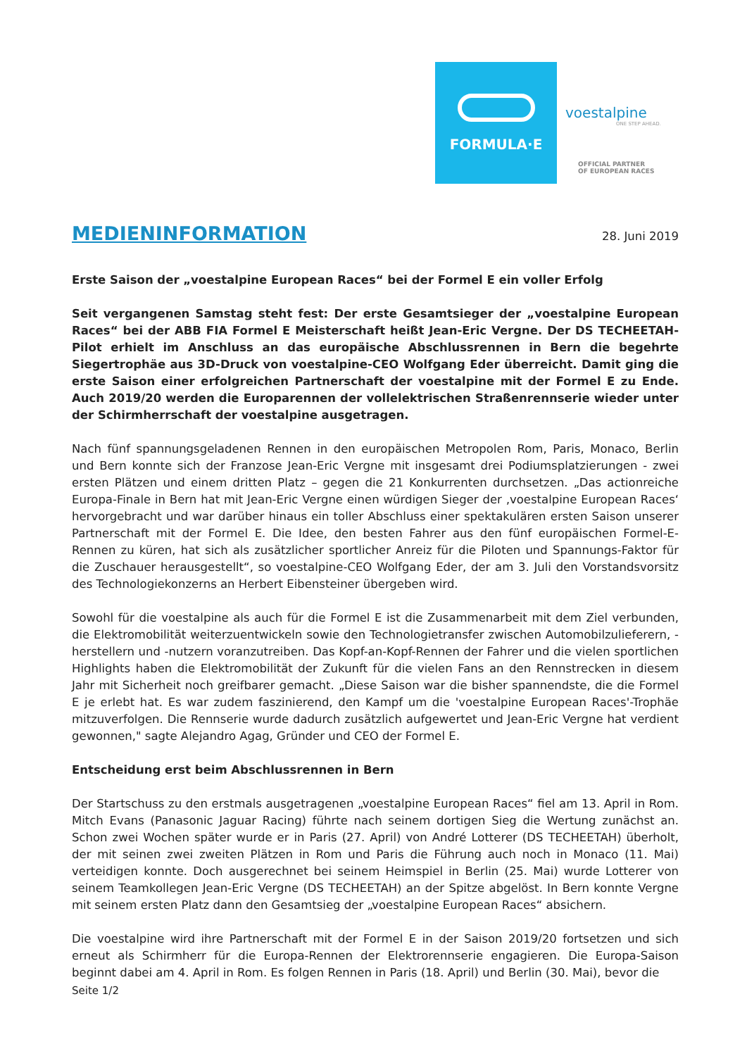FORMULA·E
voestalpine
ONE STEP AHEAD.
OFFICIAL PARTNER
OF EUROPEAN RACES
MEDIENINFORMATION
28. Juni 2019
Erste Saison der „voestalpine European Races“ bei der Formel E ein voller Erfolg
Seit vergangenen Samstag steht fest: Der erste Gesamtsieger der „voestalpine European Races“ bei der ABB FIA Formel E Meisterschaft heißt Jean-Eric Vergne. Der DS TECHEETAH-Pilot erhielt im Anschluss an das europäische Abschlussrennen in Bern die begehrte Siegertrophäe aus 3D-Druck von voestalpine-CEO Wolfgang Eder überreicht. Damit ging die erste Saison einer erfolgreichen Partnerschaft der voestalpine mit der Formel E zu Ende. Auch 2019/20 werden die Europarennen der vollelektrischen Straßenrennserie wieder unter der Schirmherrschaft der voestalpine ausgetragen.
Nach fünf spannungsgeladenen Rennen in den europäischen Metropolen Rom, Paris, Monaco, Berlin und Bern konnte sich der Franzose Jean-Eric Vergne mit insgesamt drei Podiumsplatzierungen - zwei ersten Plätzen und einem dritten Platz – gegen die 21 Konkurrenten durchsetzen. „Das actionreiche Europa-Finale in Bern hat mit Jean-Eric Vergne einen würdigen Sieger der ‚voestalpine European Races‘ hervorgebracht und war darüber hinaus ein toller Abschluss einer spektakulären ersten Saison unserer Partnerschaft mit der Formel E. Die Idee, den besten Fahrer aus den fünf europäischen Formel-E-Rennen zu küren, hat sich als zusätzlicher sportlicher Anreiz für die Piloten und Spannungs-Faktor für die Zuschauer herausgestellt“, so voestalpine-CEO Wolfgang Eder, der am 3. Juli den Vorstandsvorsitz des Technologiekonzerns an Herbert Eibensteiner übergeben wird.
Sowohl für die voestalpine als auch für die Formel E ist die Zusammenarbeit mit dem Ziel verbunden, die Elektromobilität weiterzuentwickeln sowie den Technologietransfer zwischen Automobilzulieferern, -herstellern und -nutzern voranzutreiben. Das Kopf-an-Kopf-Rennen der Fahrer und die vielen sportlichen Highlights haben die Elektromobilität der Zukunft für die vielen Fans an den Rennstrecken in diesem Jahr mit Sicherheit noch greifbarer gemacht. „Diese Saison war die bisher spannendste, die die Formel E je erlebt hat. Es war zudem faszinierend, den Kampf um die 'voestalpine European Races'-Trophäe mitzuverfolgen. Die Rennserie wurde dadurch zusätzlich aufgewertet und Jean-Eric Vergne hat verdient gewonnen," sagte Alejandro Agag, Gründer und CEO der Formel E.
Entscheidung erst beim Abschlussrennen in Bern
Der Startschuss zu den erstmals ausgetragenen „voestalpine European Races“ fiel am 13. April in Rom. Mitch Evans (Panasonic Jaguar Racing) führte nach seinem dortigen Sieg die Wertung zunächst an. Schon zwei Wochen später wurde er in Paris (27. April) von André Lotterer (DS TECHEETAH) überholt, der mit seinen zwei zweiten Plätzen in Rom und Paris die Führung auch noch in Monaco (11. Mai) verteidigen konnte. Doch ausgerechnet bei seinem Heimspiel in Berlin (25. Mai) wurde Lotterer von seinem Teamkollegen Jean-Eric Vergne (DS TECHEETAH) an der Spitze abgelöst. In Bern konnte Vergne mit seinem ersten Platz dann den Gesamtsieg der „voestalpine European Races“ absichern.
Die voestalpine wird ihre Partnerschaft mit der Formel E in der Saison 2019/20 fortsetzen und sich erneut als Schirmherr für die Europa-Rennen der Elektrorennserie engagieren. Die Europa-Saison beginnt dabei am 4. April in Rom. Es folgen Rennen in Paris (18. April) und Berlin (30. Mai), bevor die
Seite 1/2